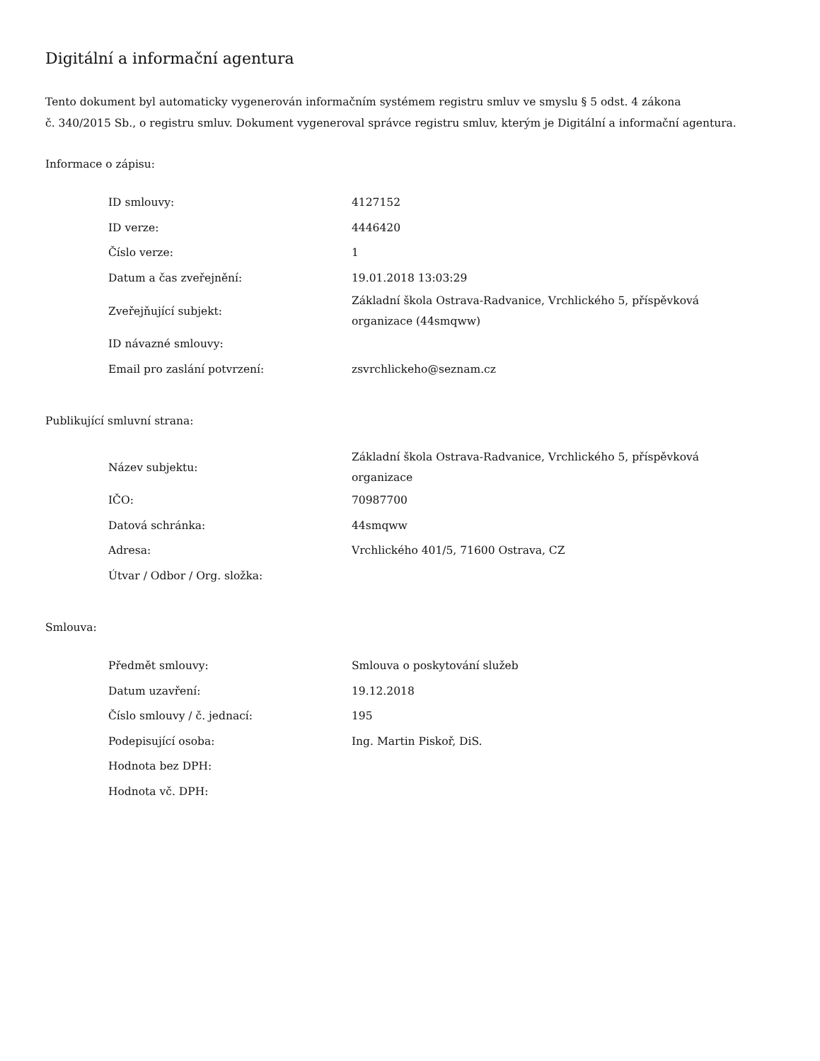Digitální a informační agentura
Tento dokument byl automaticky vygenerován informačním systémem registru smluv ve smyslu § 5 odst. 4 zákona
č. 340/2015 Sb., o registru smluv. Dokument vygeneroval správce registru smluv, kterým je Digitální a informační agentura.
Informace o zápisu:
| ID smlouvy: | 4127152 |
| ID verze: | 4446420 |
| Číslo verze: | 1 |
| Datum a čas zveřejnění: | 19.01.2018 13:03:29 |
| Zveřejňující subjekt: | Základní škola Ostrava-Radvanice, Vrchlického 5, příspěvková organizace (44smqww) |
| ID návazné smlouvy: | |
| Email pro zaslání potvrzení: | zsvrchlickeho@seznam.cz |
Publikující smluvní strana:
| Název subjektu: | Základní škola Ostrava-Radvanice, Vrchlického 5, příspěvková organizace |
| IČO: | 70987700 |
| Datová schránka: | 44smqww |
| Adresa: | Vrchlického 401/5, 71600 Ostrava, CZ |
| Útvar / Odbor / Org. složka: | |
Smlouva:
| Předmět smlouvy: | Smlouva o poskytování služeb |
| Datum uzavření: | 19.12.2018 |
| Číslo smlouvy / č. jednací: | 195 |
| Podepisující osoba: | Ing. Martin Piskoř, DiS. |
| Hodnota bez DPH: | |
| Hodnota vč. DPH: | |